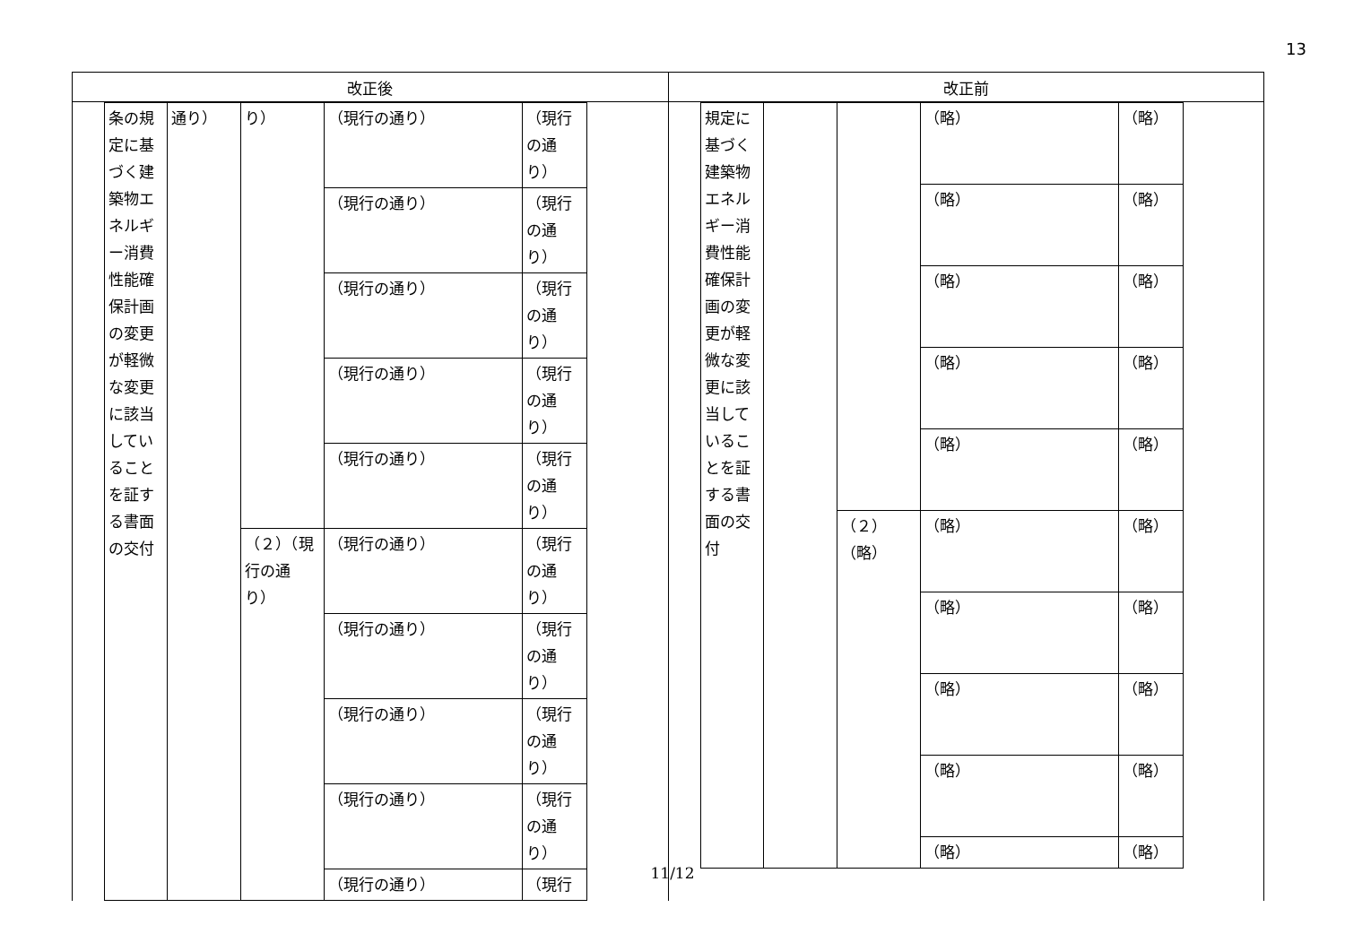13
| 改正後 | 改正前 |
| --- | --- |
| / 条の規定に基づく建築物エネルギー消費性能確保計画の変更が軽微な変更に該当していることを証する書面の交付 / 通り） / り） / （現行の通り） / （現行の通り） / / / / / （現行の通り） / （現行の通り） / / / / / （現行の通り） / （現行の通り） / / / / / （現行の通り） / （現行の通り） / / / / / （現行の通り） / （現行の通り） / / / / （２）（現行の通り） / （現行の通り） / （現行の通り） / / / / / （現行の通り） / （現行の通り） / / / / / （現行の通り） / （現行の通り） / / / / / （現行の通り） / （現行の通り） / / / / / （現行の通り） / （現行 / | / 規定に基づく建築物エネルギー消費性能確保計画の変更が軽微な変更に該当していることを証する書面の交付 / / / （略） / （略） / / / / / （略） / （略） / / / / / （略） / （略） / / / / / （略） / （略） / / / / / （略） / （略） / / / / （２）（略） / （略） / （略） / / / / / （略） / （略） / / / / / （略） / （略） / / / / / （略） / （略） / / / / / （略） / （略） / |
11/12